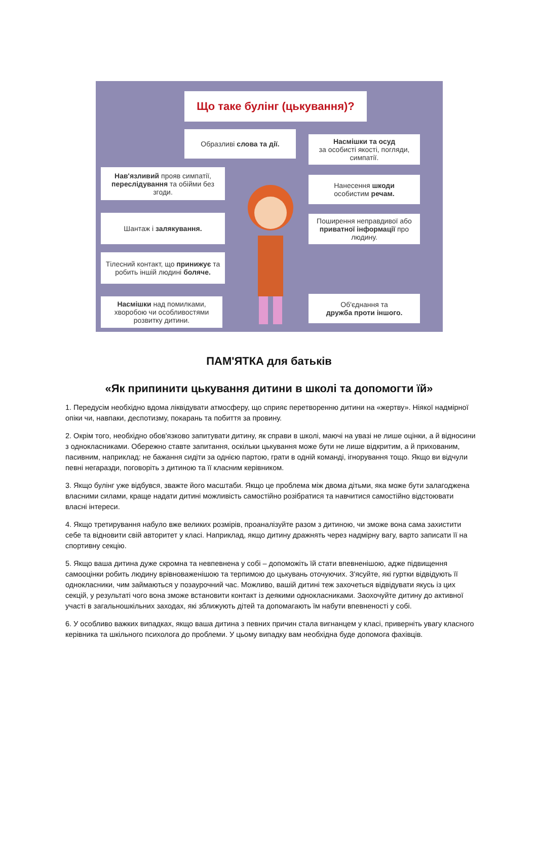Що таке булінг (цькування)?
Образливі слова та дії.
Насмішки та осуд
за особисті якості, погляди, симпатії.
Нав'язливий прояв симпатії, переслідування та обійми без згоди.
Нанесення шкоди
особистим речам.
Шантаж і залякування.
Поширення неправдивої або приватної інформації про людину.
Тілесний контакт, що принижує та робить іншій людині боляче.
Насмішки над помилками, хворобою чи особливостями розвитку дитини.
Об'єднання та
дружба проти іншого.
ПАМ'ЯТКА для батьків
«Як припинити цькування дитини в школі та допомогти їй»
1. Передусім необхідно вдома ліквідувати атмосферу, що сприяє перетворенню дитини на «жертву». Ніякої надмірної опіки чи, навпаки, деспотизму, покарань та побиття за провину.
2. Окрім того, необхідно обов'язково запитувати дитину, як справи в школі, маючі на увазі не лише оцінки, а й відносини з однокласниками. Обережно ставте запитання, оскільки цькування може бути не лише відкритим, а й прихованим, пасивним, наприклад: не бажання сидіти за однією партою, грати в одній команді, ігнорування тощо. Якщо ви відчули певні негаразди, поговоріть з дитиною та її класним керівником.
3. Якщо булінг уже відбувся, зважте його масштаби. Якщо це проблема між двома дітьми, яка може бути залагоджена власними силами, краще надати дитині можливість самостійно розібратися та навчитися самостійно відстоювати власні інтереси.
4. Якщо третирування набуло вже великих розмірів, проаналізуйте разом з дитиною, чи зможе вона сама захистити себе та відновити свій авторитет у класі. Наприклад, якщо дитину дражнять через надмірну вагу, варто записати її на спортивну секцію.
5. Якщо ваша дитина дуже скромна та невпевнена у собі – допоможіть їй стати впевненішою, адже підвищення самооцінки робить людину врівноваженішою та терпимою до цькувань оточуючих. З'ясуйте, які гуртки відвідують її однокласники, чим займаються у позаурочний час. Можливо, вашій дитині теж захочеться відвідувати якусь із цих секцій, у результаті чого вона зможе встановити контакт із деякими однокласниками. Заохочуйте дитину до активної участі в загальношкільних заходах, які зближують дітей та допомагають їм набути впевненості у собі.
6. У особливо важких випадках, якщо ваша дитина з певних причин стала вигнанцем у класі, приверніть увагу класного керівника та шкільного психолога до проблеми. У цьому випадку вам необхідна буде допомога фахівців.